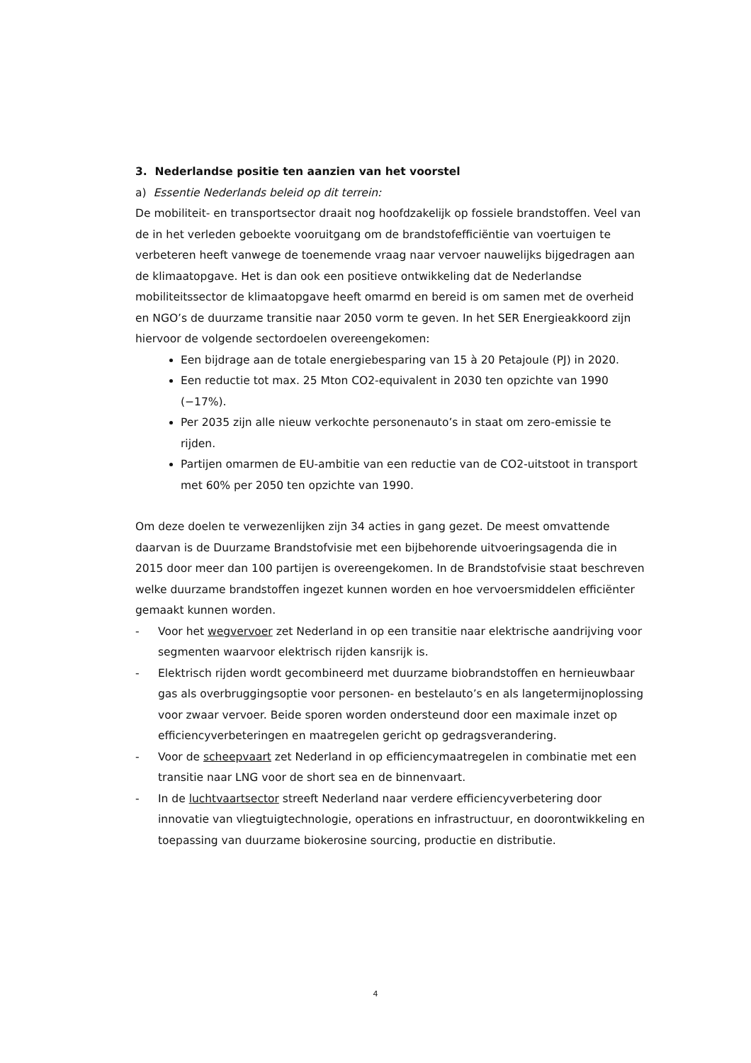3. Nederlandse positie ten aanzien van het voorstel
a) Essentie Nederlands beleid op dit terrein:
De mobiliteit- en transportsector draait nog hoofdzakelijk op fossiele brandstoffen. Veel van de in het verleden geboekte vooruitgang om de brandstofefficiëntie van voertuigen te verbeteren heeft vanwege de toenemende vraag naar vervoer nauwelijks bijgedragen aan de klimaatopgave. Het is dan ook een positieve ontwikkeling dat de Nederlandse mobiliteitssector de klimaatopgave heeft omarmd en bereid is om samen met de overheid en NGO’s de duurzame transitie naar 2050 vorm te geven. In het SER Energieakkoord zijn hiervoor de volgende sectordoelen overeengekomen:
Een bijdrage aan de totale energiebesparing van 15 à 20 Petajoule (PJ) in 2020.
Een reductie tot max. 25 Mton CO2-equivalent in 2030 ten opzichte van 1990 (−17%).
Per 2035 zijn alle nieuw verkochte personenauto’s in staat om zero-emissie te rijden.
Partijen omarmen de EU-ambitie van een reductie van de CO2-uitstoot in transport met 60% per 2050 ten opzichte van 1990.
Om deze doelen te verwezenlijken zijn 34 acties in gang gezet. De meest omvattende daarvan is de Duurzame Brandstofvisie met een bijbehorende uitvoeringsagenda die in 2015 door meer dan 100 partijen is overeengekomen. In de Brandstofvisie staat beschreven welke duurzame brandstoffen ingezet kunnen worden en hoe vervoersmiddelen efficiënter gemaakt kunnen worden.
- Voor het wegvervoer zet Nederland in op een transitie naar elektrische aandrijving voor segmenten waarvoor elektrisch rijden kansrijk is.
- Elektrisch rijden wordt gecombineerd met duurzame biobrandstoffen en hernieuwbaar gas als overbruggingsoptie voor personen- en bestelauto’s en als langetermijnoplossing voor zwaar vervoer. Beide sporen worden ondersteund door een maximale inzet op efficiencyverbeteringen en maatregelen gericht op gedragsverandering.
- Voor de scheepvaart zet Nederland in op efficiencymaatregelen in combinatie met een transitie naar LNG voor de short sea en de binnenvaart.
- In de luchtvaartsector streeft Nederland naar verdere efficiencyverbetering door innovatie van vliegtuigtechnologie, operations en infrastructuur, en doorontwikkeling en toepassing van duurzame biokerosine sourcing, productie en distributie.
4